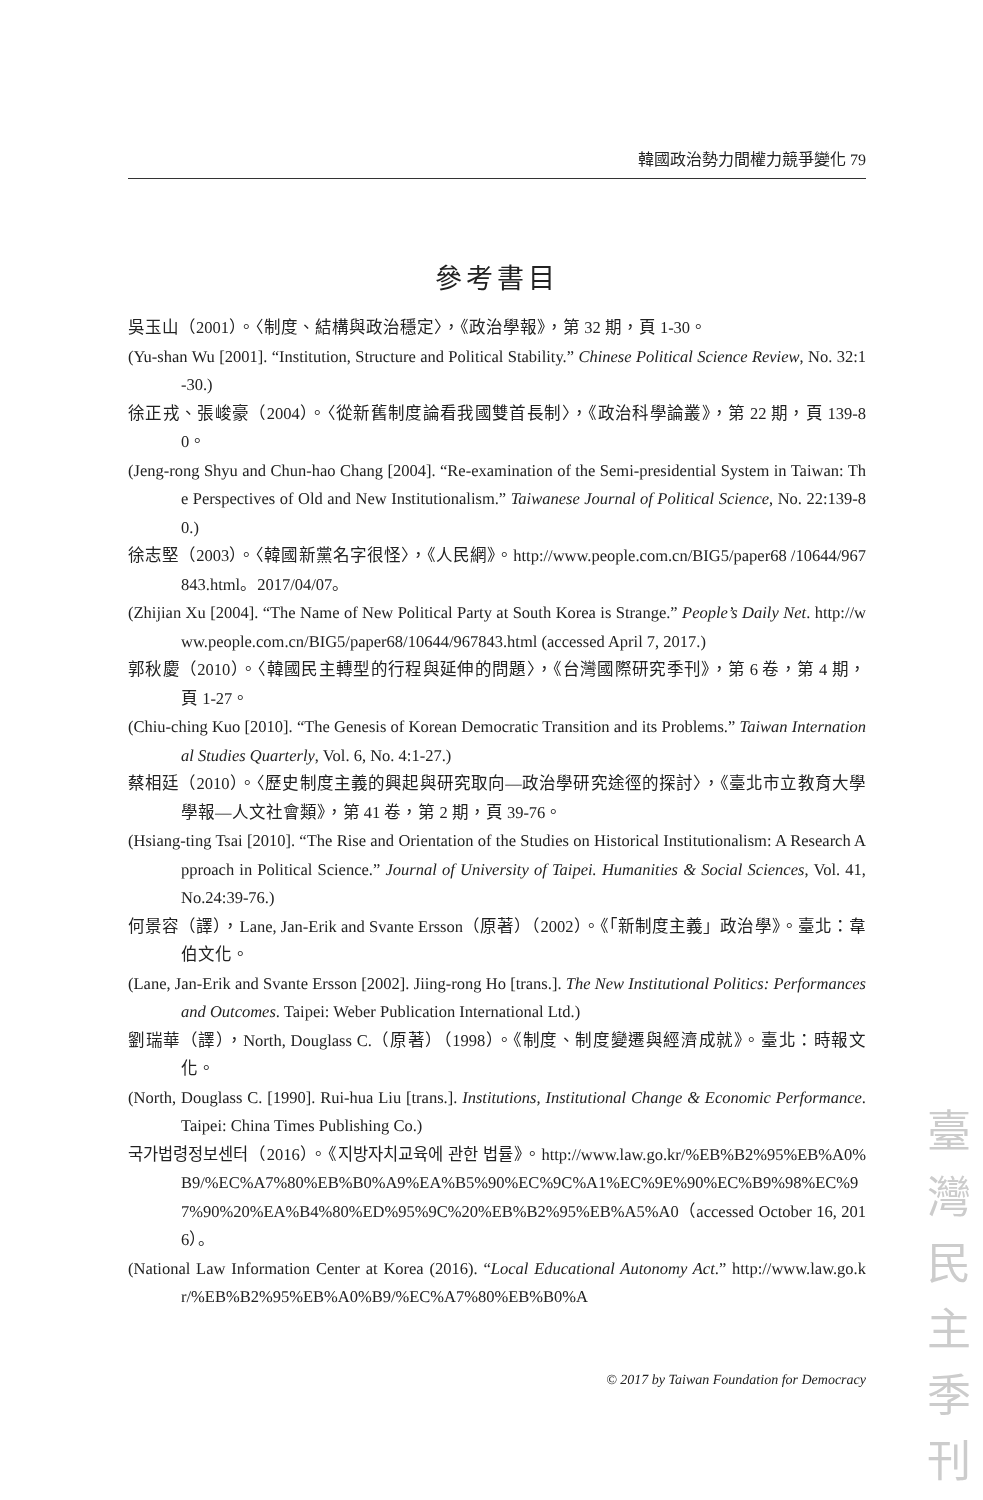韓國政治勢力間權力競爭變化 79
參考書目
吳玉山（2001）。〈制度、結構與政治穩定〉，《政治學報》，第 32 期，頁 1-30。
(Yu-shan Wu [2001]. “Institution, Structure and Political Stability.” Chinese Political Science Review, No. 32:1-30.)
徐正戎、張峻豪（2004）。〈從新舊制度論看我國雙首長制〉，《政治科學論叢》，第 22 期，頁 139-80。
(Jeng-rong Shyu and Chun-hao Chang [2004]. “Re-examination of the Semi-presidential System in Taiwan: The Perspectives of Old and New Institutionalism.” Taiwanese Journal of Political Science, No. 22:139-80.)
徐志堅（2003）。〈韓國新黨名字很怪〉，《人民網》。http://www.people.com.cn/BIG5/paper68 /10644/967843.html。2017/04/07。
(Zhijian Xu [2004]. “The Name of New Political Party at South Korea is Strange.” People’s Daily Net. http://www.people.com.cn/BIG5/paper68/10644/967843.html (accessed April 7, 2017.)
郭秋慶（2010）。〈韓國民主轉型的行程與延伸的問題〉，《台灣國際研究季刊》，第 6 卷，第 4 期，頁 1-27。
(Chiu-ching Kuo [2010]. “The Genesis of Korean Democratic Transition and its Problems.” Taiwan International Studies Quarterly, Vol. 6, No. 4:1-27.)
蔡相廷（2010）。〈歷史制度主義的興起與研究取向—政治學研究途徑的探討〉，《臺北市立教育大學學報—人文社會類》，第 41 卷，第 2 期，頁 39-76。
(Hsiang-ting Tsai [2010]. “The Rise and Orientation of the Studies on Historical Institutionalism: A Research Approach in Political Science.” Journal of University of Taipei. Humanities & Social Sciences, Vol. 41, No.24:39-76.)
何景容（譯），Lane, Jan-Erik and Svante Ersson（原著）（2002）。《「新制度主義」政治學》。臺北：韋伯文化。
(Lane, Jan-Erik and Svante Ersson [2002]. Jiing-rong Ho [trans.]. The New Institutional Politics: Performances and Outcomes. Taipei: Weber Publication International Ltd.)
劉瑞華（譯），North, Douglass C.（原著）（1998）。《制度、制度變遷與經濟成就》。臺北：時報文化。
(North, Douglass C. [1990]. Rui-hua Liu [trans.]. Institutions, Institutional Change & Economic Performance. Taipei: China Times Publishing Co.)
국가법령정보센터（2016）。《지방자치교육에 관한 법률》。http://www.law.go.kr/%EB%B2%95%EB%A0%B9/%EC%A7%80%EB%B0%A9%EA%B5%90%EC%9C%A1%EC%9E%90%EC%B9%98%EC%97%90%20%EA%B4%80%ED%95%9C%20%EB%B2%95%EB%A5%A0（accessed October 16, 2016）。
(National Law Information Center at Korea (2016). “Local Educational Autonomy Act.” http://www.law.go.kr/%EB%B2%95%EB%A0%B9/%EC%A7%80%EB%B0%A
© 2017 by Taiwan Foundation for Democracy
臺
灣
民
主
季
刊